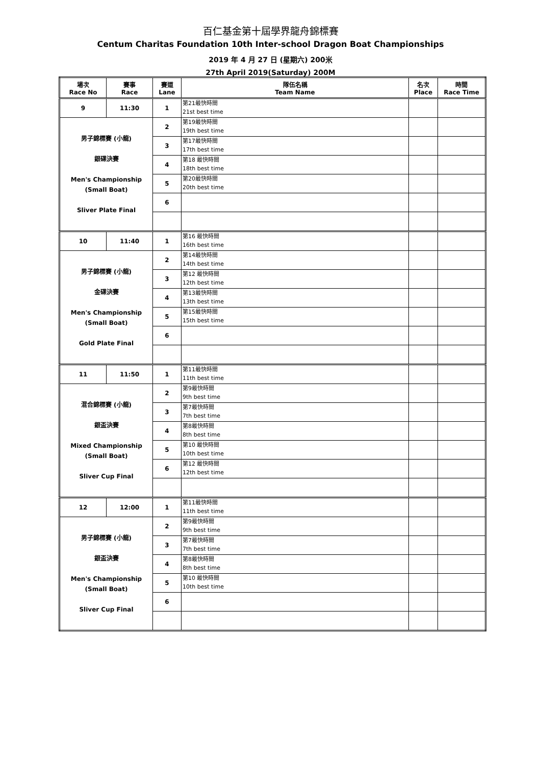百仁基金第十屆學界龍舟錦標賽
Centum Charitas Foundation 10th Inter-school Dragon Boat Championships
2019 年 4 月 27 日 (星期六) 200米
27th April 2019(Saturday) 200M
| 場次 Race No | 賽事 Race | 賽道 Lane | 隊伍名稱 Team Name | 名次 Place | 時間 Race Time |
| --- | --- | --- | --- | --- | --- |
| 9 | 11:30 | 1 | 第21最快時間 21st best time | | |
| 男子錦標賽 (小龍) 銀碟決賽 Men's Championship (Small Boat) Sliver Plate Final | | 2 | 第19最快時間 19th best time | | |
| | | 3 | 第17最快時間 17th best time | | |
| | | 4 | 第18 最快時間 18th best time | | |
| | | 5 | 第20最快時間 20th best time | | |
| | | 6 | | | |
| 10 | 11:40 | 1 | 第16 最快時間 16th best time | | |
| 男子錦標賽 (小龍) 金碟決賽 Men's Championship (Small Boat) Gold Plate Final | | 2 | 第14最快時間 14th best time | | |
| | | 3 | 第12 最快時間 12th best time | | |
| | | 4 | 第13最快時間 13th best time | | |
| | | 5 | 第15最快時間 15th best time | | |
| | | 6 | | | |
| 11 | 11:50 | 1 | 第11最快時間 11th best time | | |
| 混合錦標賽 (小龍) 銀盃決賽 Mixed Championship (Small Boat) Sliver Cup Final | | 2 | 第9最快時間 9th best time | | |
| | | 3 | 第7最快時間 7th best time | | |
| | | 4 | 第8最快時間 8th best time | | |
| | | 5 | 第10 最快時間 10th best time | | |
| | | 6 | 第12 最快時間 12th best time | | |
| 12 | 12:00 | 1 | 第11最快時間 11th best time | | |
| 男子錦標賽 (小龍) 銀盃決賽 Men's Championship (Small Boat) Sliver Cup Final | | 2 | 第9最快時間 9th best time | | |
| | | 3 | 第7最快時間 7th best time | | |
| | | 4 | 第8最快時間 8th best time | | |
| | | 5 | 第10 最快時間 10th best time | | |
| | | 6 | | | |